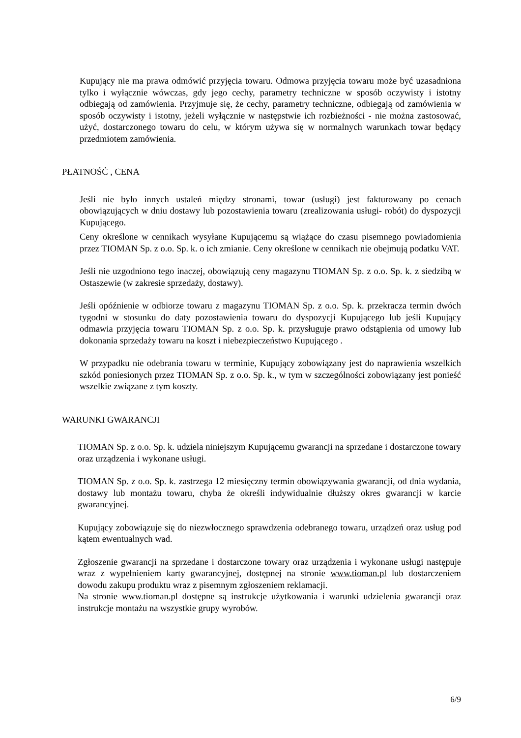Kupujący nie ma prawa odmówić przyjęcia towaru. Odmowa przyjęcia towaru może być uzasadniona tylko i wyłącznie wówczas, gdy jego cechy, parametry techniczne w sposób oczywisty i istotny odbiegają od zamówienia. Przyjmuje się, że cechy, parametry techniczne, odbiegają od zamówienia w sposób oczywisty i istotny, jeżeli wyłącznie w następstwie ich rozbieżności - nie można zastosować, użyć, dostarczonego towaru do celu, w którym używa się w normalnych warunkach towar będący przedmiotem zamówienia.
PŁATNOŚĆ , CENA
Jeśli nie było innych ustaleń między stronami, towar (usługi) jest fakturowany po cenach obowiązujących w dniu dostawy lub pozostawienia towaru (zrealizowania usługi- robót) do dyspozycji Kupującego.
Ceny określone w cennikach wysyłane Kupującemu są wiążące do czasu pisemnego powiadomienia przez TIOMAN Sp. z o.o. Sp. k. o ich zmianie. Ceny określone w cennikach nie obejmują podatku VAT.
Jeśli nie uzgodniono tego inaczej, obowiązują ceny magazynu TIOMAN Sp. z o.o. Sp. k. z siedzibą w Ostaszewie (w zakresie sprzedaży, dostawy).
Jeśli opóźnienie w odbiorze towaru z magazynu TIOMAN Sp. z o.o. Sp. k. przekracza termin dwóch tygodni w stosunku do daty pozostawienia towaru do dyspozycji Kupującego lub jeśli Kupujący odmawia przyjęcia towaru TIOMAN Sp. z o.o. Sp. k. przysługuje prawo odstąpienia od umowy lub dokonania sprzedaży towaru na koszt i niebezpieczeństwo Kupującego .
W przypadku nie odebrania towaru w terminie, Kupujący zobowiązany jest do naprawienia wszelkich szkód poniesionych przez TIOMAN Sp. z o.o. Sp. k., w tym w szczególności zobowiązany jest ponieść wszelkie związane z tym koszty.
WARUNKI GWARANCJI
TIOMAN Sp. z o.o. Sp. k. udziela niniejszym Kupującemu gwarancji na sprzedane i dostarczone towary oraz urządzenia i wykonane usługi.
TIOMAN Sp. z o.o. Sp. k. zastrzega 12 miesięczny termin obowiązywania gwarancji, od dnia wydania, dostawy lub montażu towaru, chyba że określi indywidualnie dłuższy okres gwarancji w karcie gwarancyjnej.
Kupujący zobowiązuje się do niezwłocznego sprawdzenia odebranego towaru, urządzeń oraz usług pod kątem ewentualnych wad.
Zgłoszenie gwarancji na sprzedane i dostarczone towary oraz urządzenia i wykonane usługi następuje wraz z wypełnieniem karty gwarancyjnej, dostępnej na stronie www.tioman.pl lub dostarczeniem dowodu zakupu produktu wraz z pisemnym zgłoszeniem reklamacji.
Na stronie www.tioman.pl dostępne są instrukcje użytkowania i warunki udzielenia gwarancji oraz instrukcje montażu na wszystkie grupy wyrobów.
6/9